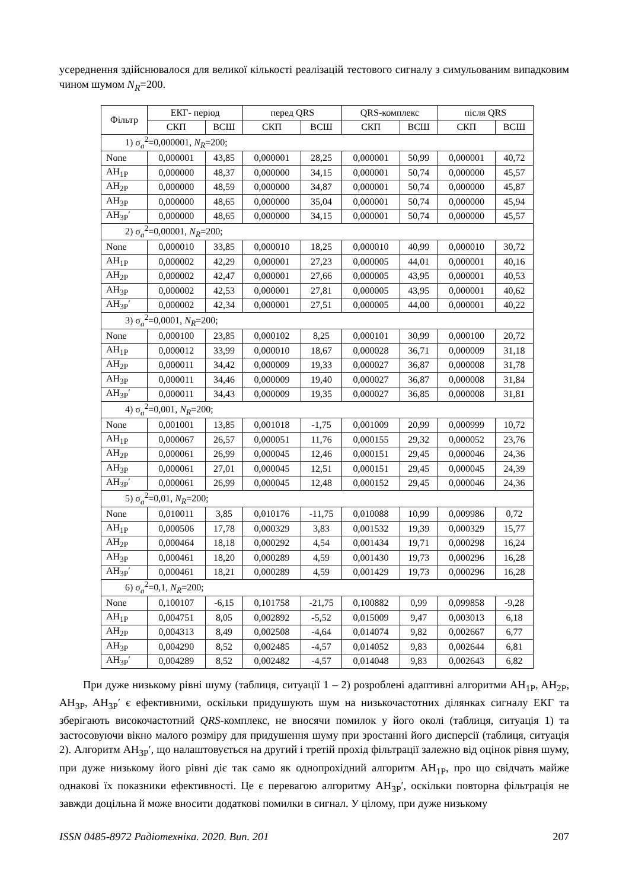усереднення здійснювалося для великої кількості реалізацій тестового сигналу з симульова­ним випадковим чином шумом N<sub>R</sub>=200.
| Фільтр | ЕКГ- період | | перед QRS | | QRS-комплекс | | після QRS | |
| --- | --- | --- | --- | --- | --- | --- | --- | --- |
| | СКП | ВСШ | СКП | ВСШ | СКП | ВСШ | СКП | ВСШ |
| 1) σ<sub>a</sub><sup>2</sup>=0,000001, N<sub>R</sub> =200; | | | | | | | | |
| None | 0,000001 | 43,85 | 0,000001 | 28,25 | 0,000001 | 50,99 | 0,000001 | 40,72 |
| AH<sub>1P</sub> | 0,000000 | 48,37 | 0,000000 | 34,15 | 0,000001 | 50,74 | 0,000000 | 45,57 |
| AH<sub>2P</sub> | 0,000000 | 48,59 | 0,000000 | 34,87 | 0,000001 | 50,74 | 0,000000 | 45,87 |
| AH<sub>3P</sub> | 0,000000 | 48,65 | 0,000000 | 35,04 | 0,000001 | 50,74 | 0,000000 | 45,94 |
| AH<sub>3P</sub>′ | 0,000000 | 48,65 | 0,000000 | 34,15 | 0,000001 | 50,74 | 0,000000 | 45,57 |
| 2) σ<sub>a</sub><sup>2</sup>=0,00001, N<sub>R</sub> =200; | | | | | | | | |
| None | 0,000010 | 33,85 | 0,000010 | 18,25 | 0,000010 | 40,99 | 0,000010 | 30,72 |
| AH<sub>1P</sub> | 0,000002 | 42,29 | 0,000001 | 27,23 | 0,000005 | 44,01 | 0,000001 | 40,16 |
| AH<sub>2P</sub> | 0,000002 | 42,47 | 0,000001 | 27,66 | 0,000005 | 43,95 | 0,000001 | 40,53 |
| AH<sub>3P</sub> | 0,000002 | 42,53 | 0,000001 | 27,81 | 0,000005 | 43,95 | 0,000001 | 40,62 |
| AH<sub>3P</sub>′ | 0,000002 | 42,34 | 0,000001 | 27,51 | 0,000005 | 44,00 | 0,000001 | 40,22 |
| 3) σ<sub>a</sub><sup>2</sup>=0,0001, N<sub>R</sub> =200; | | | | | | | | |
| None | 0,000100 | 23,85 | 0,000102 | 8,25 | 0,000101 | 30,99 | 0,000100 | 20,72 |
| AH<sub>1P</sub> | 0,000012 | 33,99 | 0,000010 | 18,67 | 0,000028 | 36,71 | 0,000009 | 31,18 |
| AH<sub>2P</sub> | 0,000011 | 34,42 | 0,000009 | 19,33 | 0,000027 | 36,87 | 0,000008 | 31,78 |
| AH<sub>3P</sub> | 0,000011 | 34,46 | 0,000009 | 19,40 | 0,000027 | 36,87 | 0,000008 | 31,84 |
| AH<sub>3P</sub>′ | 0,000011 | 34,43 | 0,000009 | 19,35 | 0,000027 | 36,85 | 0,000008 | 31,81 |
| 4) σ<sub>a</sub><sup>2</sup>=0,001, N<sub>R</sub> =200; | | | | | | | | |
| None | 0,001001 | 13,85 | 0,001018 | -1,75 | 0,001009 | 20,99 | 0,000999 | 10,72 |
| AH<sub>1P</sub> | 0,000067 | 26,57 | 0,000051 | 11,76 | 0,000155 | 29,32 | 0,000052 | 23,76 |
| AH<sub>2P</sub> | 0,000061 | 26,99 | 0,000045 | 12,46 | 0,000151 | 29,45 | 0,000046 | 24,36 |
| AH<sub>3P</sub> | 0,000061 | 27,01 | 0,000045 | 12,51 | 0,000151 | 29,45 | 0,000045 | 24,39 |
| AH<sub>3P</sub>′ | 0,000061 | 26,99 | 0,000045 | 12,48 | 0,000152 | 29,45 | 0,000046 | 24,36 |
| 5) σ<sub>a</sub><sup>2</sup>=0,01, N<sub>R</sub> =200; | | | | | | | | |
| None | 0,010011 | 3,85 | 0,010176 | -11,75 | 0,010088 | 10,99 | 0,009986 | 0,72 |
| AH<sub>1P</sub> | 0,000506 | 17,78 | 0,000329 | 3,83 | 0,001532 | 19,39 | 0,000329 | 15,77 |
| AH<sub>2P</sub> | 0,000464 | 18,18 | 0,000292 | 4,54 | 0,001434 | 19,71 | 0,000298 | 16,24 |
| AH<sub>3P</sub> | 0,000461 | 18,20 | 0,000289 | 4,59 | 0,001430 | 19,73 | 0,000296 | 16,28 |
| AH<sub>3P</sub>′ | 0,000461 | 18,21 | 0,000289 | 4,59 | 0,001429 | 19,73 | 0,000296 | 16,28 |
| 6) σ<sub>a</sub><sup>2</sup>=0,1, N<sub>R</sub> =200; | | | | | | | | |
| None | 0,100107 | -6,15 | 0,101758 | -21,75 | 0,100882 | 0,99 | 0,099858 | -9,28 |
| AH<sub>1P</sub> | 0,004751 | 8,05 | 0,002892 | -5,52 | 0,015009 | 9,47 | 0,003013 | 6,18 |
| AH<sub>2P</sub> | 0,004313 | 8,49 | 0,002508 | -4,64 | 0,014074 | 9,82 | 0,002667 | 6,77 |
| AH<sub>3P</sub> | 0,004290 | 8,52 | 0,002485 | -4,57 | 0,014052 | 9,83 | 0,002644 | 6,81 |
| AH<sub>3P</sub>′ | 0,004289 | 8,52 | 0,002482 | -4,57 | 0,014048 | 9,83 | 0,002643 | 6,82 |
При дуже низькому рівні шуму (таблиця, ситуації 1 – 2) розроблені адаптивні алгоритми AH<sub>1P</sub>, AH<sub>2P</sub>, AH<sub>3P</sub>, AH<sub>3P</sub>′ є ефективними, оскільки придушують шум на низькочастотних ділянках сигналу ЕКГ та зберігають високочастотний QRS-комплекс, не вносячи помилок у його околі (таблиця, ситуація 1) та застосовуючи вікно малого розміру для придушення шу­му при зростанні його дисперсії (таблиця, ситуація 2). Алгоритм AH<sub>3P</sub>′, що налаштовується на другий і третій прохід фільтрації залежно від оцінок рівня шуму, при дуже низькому його рівні діє так само як однопрохідний алгоритм AH<sub>1P</sub>, про що свідчать майже однакові їх пока­зники ефективності. Це є перевагою алгоритму AH<sub>3P</sub>′, оскільки повторна фільтрація не завжди доцільна й може вносити додаткові помилки в сигнал. У цілому, при дуже низькому
ISSN 0485-8972 Радіотехніка. 2020. Вип. 201 207